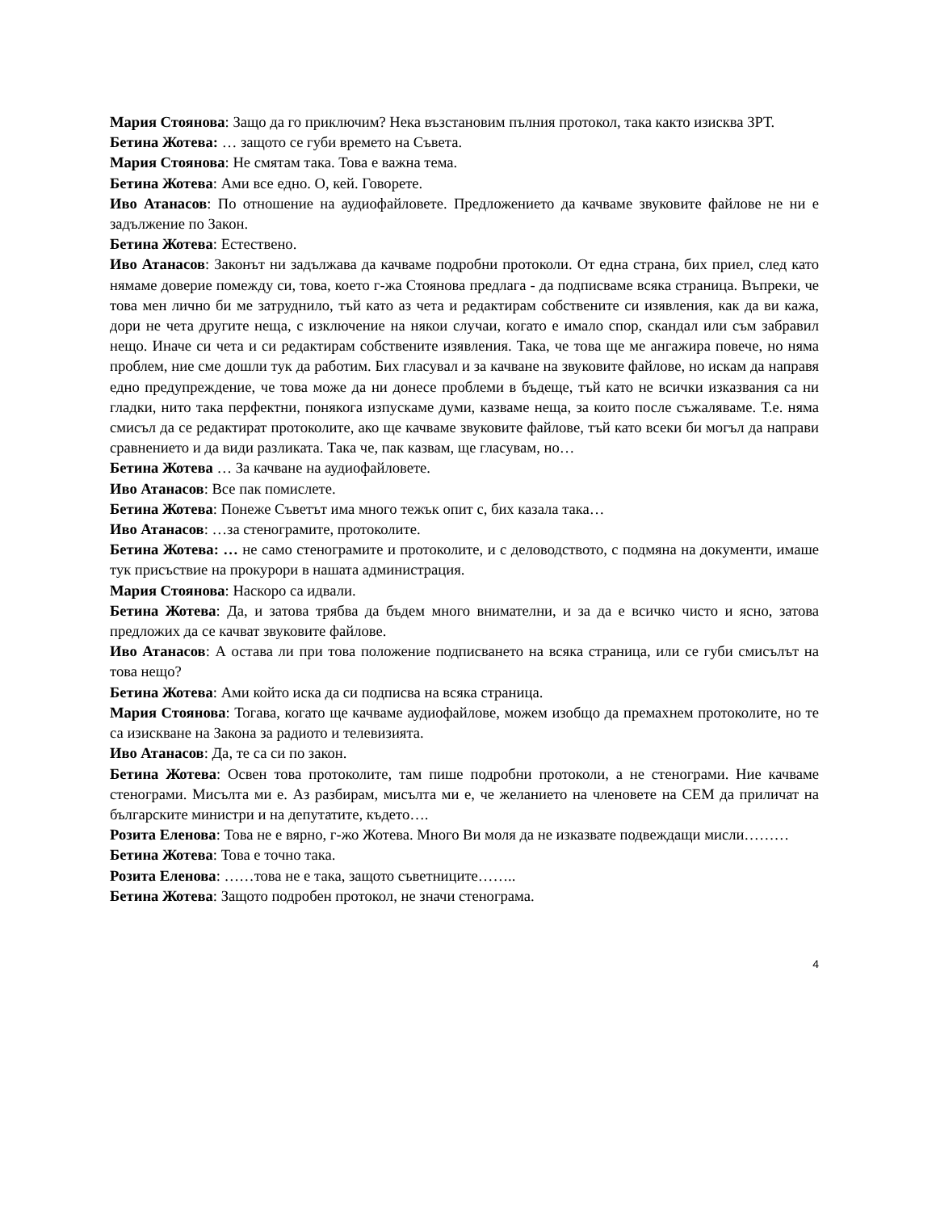Мария Стоянова: Защо да го приключим? Нека възстановим пълния протокол, така както изисква ЗРТ.
Бетина Жотева: … защото се губи времето на Съвета.
Мария Стоянова: Не смятам така. Това е важна тема.
Бетина Жотева: Ами все едно. О, кей. Говорете.
Иво Атанасов: По отношение на аудиофайловете. Предложението да качваме звуковите файлове не ни е задължение по Закон.
Бетина Жотева: Естествено.
Иво Атанасов: Законът ни задължава да качваме подробни протоколи. От една страна, бих приел, след като нямаме доверие помежду си, това, което г-жа Стоянова предлага - да подписваме всяка страница. Въпреки, че това мен лично би ме затруднило, тъй като аз чета и редактирам собствените си изявления, как да ви кажа, дори не чета другите неща, с изключение на някои случаи, когато е имало спор, скандал или съм забравил нещо. Иначе си чета и си редактирам собствените изявления. Така, че това ще ме ангажира повече, но няма проблем, ние сме дошли тук да работим. Бих гласувал и за качване на звуковите файлове, но искам да направя едно предупреждение, че това може да ни донесе проблеми в бъдеще, тъй като не всички изказвания са ни гладки, нито така перфектни, понякога изпускаме думи, казваме неща, за които после съжаляваме. Т.е. няма смисъл да се редактират протоколите, ако ще качваме звуковите файлове, тъй като всеки би могъл да направи сравнението и да види разликата. Така че, пак казвам, ще гласувам, но…
Бетина Жотева … За качване на аудиофайловете.
Иво Атанасов: Все пак помислете.
Бетина Жотева: Понеже Съветът има много тежък опит с, бих казала така…
Иво Атанасов: …за стенограмите, протоколите.
Бетина Жотева: … не само стенограмите и протоколите, и с деловодството, с подмяна на документи, имаше тук присъствие на прокурори в нашата администрация.
Мария Стоянова: Наскоро са идвали.
Бетина Жотева: Да, и затова трябва да бъдем много внимателни, и за да е всичко чисто и ясно, затова предложих да се качват звуковите файлове.
Иво Атанасов: А остава ли при това положение подписването на всяка страница, или се губи смисълът на това нещо?
Бетина Жотева: Ами който иска да си подписва на всяка страница.
Мария Стоянова: Тогава, когато ще качваме аудиофайлове, можем изобщо да премахнем протоколите, но те са изискване на Закона за радиото и телевизията.
Иво Атанасов: Да, те са си по закон.
Бетина Жотева: Освен това протоколите, там пише подробни протоколи, а не стенограми. Ние качваме стенограми. Мисълта ми е. Аз разбирам, мисълта ми е, че желанието на членовете на СЕМ да приличат на българските министри и на депутатите, където….
Розита Еленова: Това не е вярно, г-жо Жотева. Много Ви моля да не изказвате подвеждащи мисли………
Бетина Жотева: Това е точно така.
Розита Еленова: ……това не е така, защото съветниците……..
Бетина Жотева: Защото подробен протокол, не значи стенограма.
4